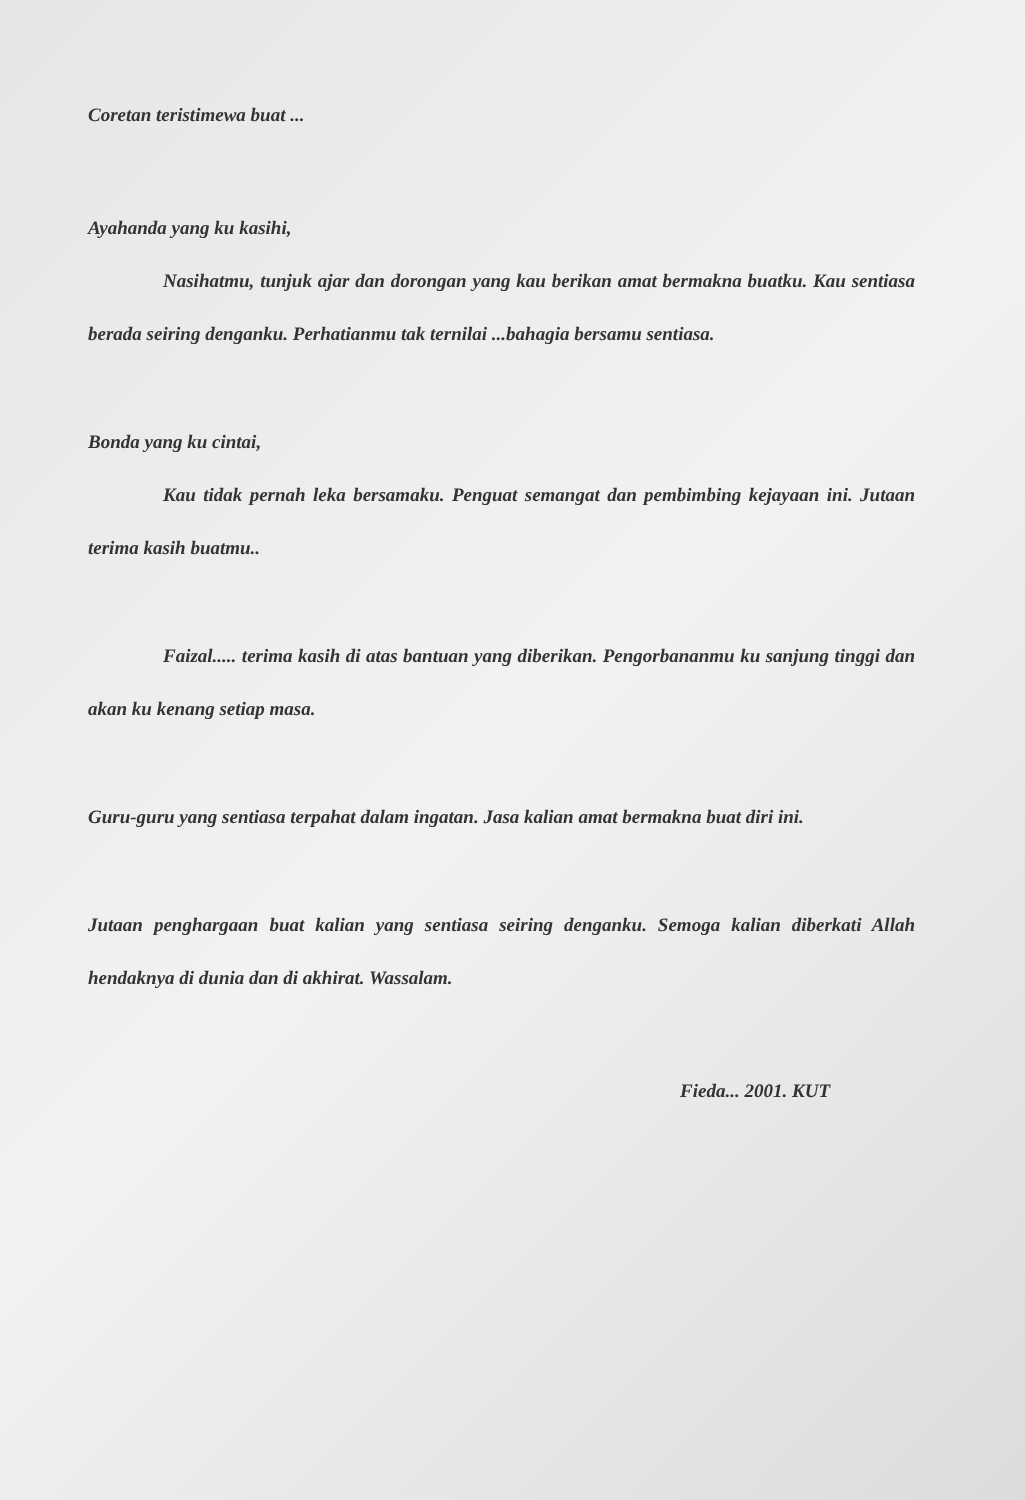Coretan teristimewa buat ...
Ayahanda yang ku kasihi,
Nasihatmu, tunjuk ajar dan dorongan yang kau berikan amat bermakna buatku. Kau sentiasa berada seiring denganku. Perhatianmu tak ternilai ...bahagia bersamu sentiasa.
Bonda yang ku cintai,
Kau tidak pernah leka bersamaku. Penguat semangat dan pembimbing kejayaan ini. Jutaan terima kasih buatmu..
Faizal..... terima kasih di atas bantuan yang diberikan. Pengorbananmu ku sanjung tinggi dan akan ku kenang setiap masa.
Guru-guru yang sentiasa terpahat dalam ingatan. Jasa kalian amat bermakna buat diri ini.
Jutaan penghargaan buat kalian yang sentiasa seiring denganku. Semoga kalian diberkati Allah hendaknya di dunia dan di akhirat. Wassalam.
Fieda... 2001. KUT